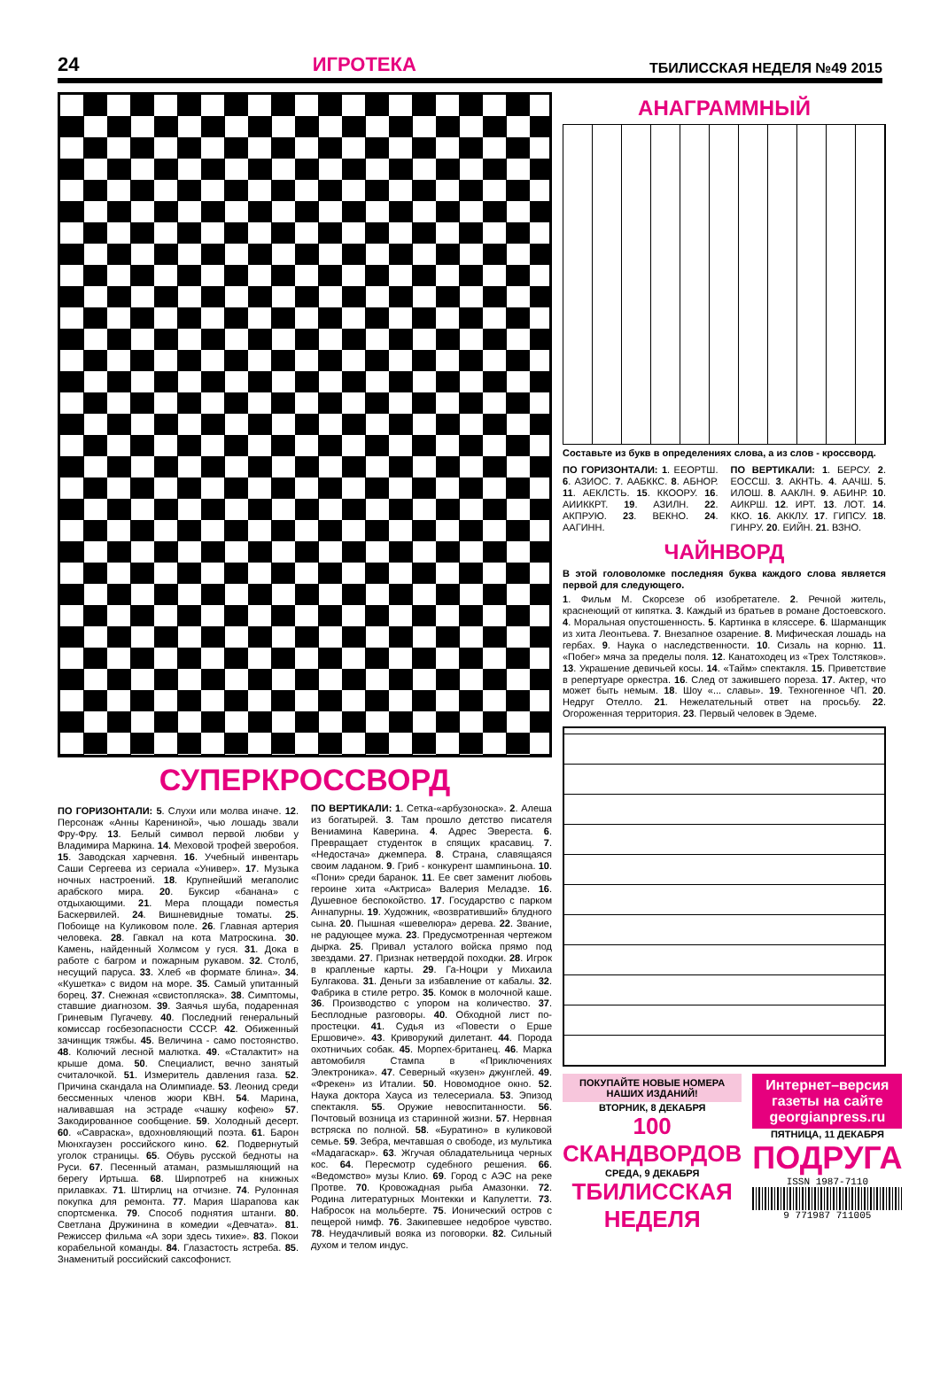24 ИГРОТЕКА ТБИЛИССКАЯ НЕДЕЛЯ №49 2015
СУПЕРКРОССВОРД
ПО ГОРИЗОНТАЛИ: 5. Слухи или молва иначе. 12. Персонаж «Анны Карениной», чью лошадь звали Фру-Фру. 13. Белый символ первой любви у Владимира Маркина. 14. Меховой трофей зверобоя. 15. Заводская харчевня. 16. Учебный инвентарь Саши Сергеева из сериала «Универ». 17. Музыка ночных настроений. 18. Крупнейший мегаполис арабского мира. 20. Буксир «банана» с отдыхающими. 21. Мера площади поместья Баскервилей. 24. Вишневидные томаты. 25. Побоище на Куликовом поле. 26. Главная артерия человека. 28. Гавкал на кота Матроскина. 30. Камень, найденный Холмсом у гуся. 31. Дока в работе с багром и пожарным рукавом. 32. Столб, несущий паруса. 33. Хлеб «в формате блина». 34. «Кушетка» с видом на море. 35. Самый упитанный борец. 37. Снежная «свистопляска». 38. Симптомы, ставшие диагнозом. 39. Заячья шуба, подаренная Гриневым Пугачеву. 40. Последний генеральный комиссар госбезопасности СССР. 42. Обиженный зачинщик тяжбы. 45. Величина - само постоянство. 48. Колючий лесной малютка. 49. «Сталактит» на крыше дома. 50. Специалист, вечно занятый считалочкой. 51. Измеритель давления газа. 52. Причина скандала на Олимпиаде. 53. Леонид среди бессменных членов жюри КВН. 54. Марина, наливавшая на эстраде «чашку кофею» 57. Закодированное сообщение. 59. Холодный десерт. 60. «Савраска», вдохновляющий поэта. 61. Барон Мюнхгаузен российского кино. 62. Подвернутый уголок страницы. 65. Обувь русской бедноты на Руси. 67. Песенный атаман, размышляющий на берегу Иртыша. 68. Ширпотреб на книжных прилавках. 71. Штирлиц на отчизне. 74. Рулонная покупка для ремонта. 77. Мария Шарапова как спортсменка. 79. Способ поднятия штанги. 80. Светлана Дружинина в комедии «Девчата». 81. Режиссер фильма «А зори здесь тихие». 83. Покои корабельной команды. 84. Глазастость ястреба. 85. Знаменитый российский саксофонист.
ПО ВЕРТИКАЛИ: 1. Сетка-«арбузоноска». 2. Алеша из богатырей. 3. Там прошло детство писателя Вениамина Каверина. 4. Адрес Эвереста. 6. Превращает студенток в спящих красавиц. 7. «Недостача» джемпера. 8. Страна, славящаяся своим ладаном. 9. Гриб - конкурент шампиньона. 10. «Пони» среди баранок. 11. Ее свет заменит любовь героине хита «Актриса» Валерия Меладзе. 16. Душевное беспокойство. 17. Государство с парком Аннапурны. 19. Художник, «возвративший» блудного сына. 20. Пышная «шевелюра» дерева. 22. Звание, не радующее мужа. 23. Предусмотренная чертежом дырка. 25. Привал усталого войска прямо под звездами. 27. Признак нетвердой походки. 28. Игрок в крапленые карты. 29. Га-Ноцри у Михаила Булгакова. 31. Деньги за избавление от кабалы. 32. Фабрика в стиле ретро. 35. Комок в молочной каше. 36. Производство с упором на количество. 37. Бесплодные разговоры. 40. Обходной лист по-простецки. 41. Судья из «Повести о Ерше Ершовиче». 43. Криворукий дилетант. 44. Порода охотничьих собак. 45. Морпех-британец. 46. Марка автомобиля Стампа в «Приключениях Электроника». 47. Северный «кузен» джунглей. 49. «Фрекен» из Италии. 50. Новомодное окно. 52. Наука доктора Хауса из телесериала. 53. Эпизод спектакля. 55. Оружие невоспитанности. 56. Почтовый возница из старинной жизни. 57. Нервная встряска по полной. 58. «Буратино» в куликовой семье. 59. Зебра, мечтавшая о свободе, из мультика «Мадагаскар». 63. Жгучая обладательница черных кос. 64. Пересмотр судебного решения. 66. «Ведомство» музы Клио. 69. Город с АЭС на реке Протве. 70. Кровожадная рыба Амазонки. 72. Родина литературных Монтекки и Капулетти. 73. Набросок на мольберте. 75. Ионический остров с пещерой нимф. 76. Закипевшее недоброе чувство. 78. Неудачливый вояка из поговорки. 82. Сильный духом и телом индус.
АНАГРАММНЫЙ
Составьте из букв в определениях слова, а из слов - кроссворд.
ПО ГОРИЗОНТАЛИ: 1. ЕЕОРТШ. 6. АЗИОС. 7. ААБККС. 8. АБНОР. 11. АЕКЛСТЬ. 15. ККООРУ. 16. АИИККРТ. 19. АЗИЛН. 22. АКПРУЮ. 23. ВЕКНО. 24. ААГИНН.
ПО ВЕРТИКАЛИ: 1. БЕРСУ. 2. ЕОССШ. 3. АКНТЬ. 4. ААЧШ. 5. ИЛОШ. 8. ААКЛН. 9. АБИНР. 10. АИКРШ. 12. ИРТ. 13. ЛОТ. 14. ККО. 16. АККЛУ. 17. ГИПСУ. 18. ГИНРУ. 20. ЕИЙН. 21. ВЗНО.
ЧАЙНВОРД
В этой головоломке последняя буква каждого слова является первой для следующего.
1. Фильм М. Скорсезе об изобретателе. 2. Речной житель, краснеющий от кипятка. 3. Каждый из братьев в романе Достоевского. 4. Моральная опустошенность. 5. Картинка в кляссере. 6. Шарманщик из хита Леонтьева. 7. Внезапное озарение. 8. Мифическая лошадь на гербах. 9. Наука о наследственности. 10. Сизаль на корню. 11. «Побег» мяча за пределы поля. 12. Канатоходец из «Трех Толстяков». 13. Украшение девичьей косы. 14. «Тайм» спектакля. 15. Приветствие в репертуаре оркестра. 16. След от зажившего пореза. 17. Актер, что может быть немым. 18. Шоу «... славы». 19. Техногенное ЧП. 20. Недруг Отелло. 21. Нежелательный ответ на просьбу. 22. Огороженная территория. 23. Первый человек в Эдеме.
ПОКУПАЙТЕ НОВЫЕ НОМЕРА НАШИХ ИЗДАНИЙ!
ВТОРНИК, 8 ДЕКАБРЯ
100 СКАНДВОРДОВ
СРЕДА, 9 ДЕКАБРЯ
ТБИЛИССКАЯ НЕДЕЛЯ
Интернет–версия газеты на сайте georgianpress.ru
ПЯТНИЦА, 11 ДЕКАБРЯ
ПОДРУГА
ISSN 1987-7110
9 771987 711005